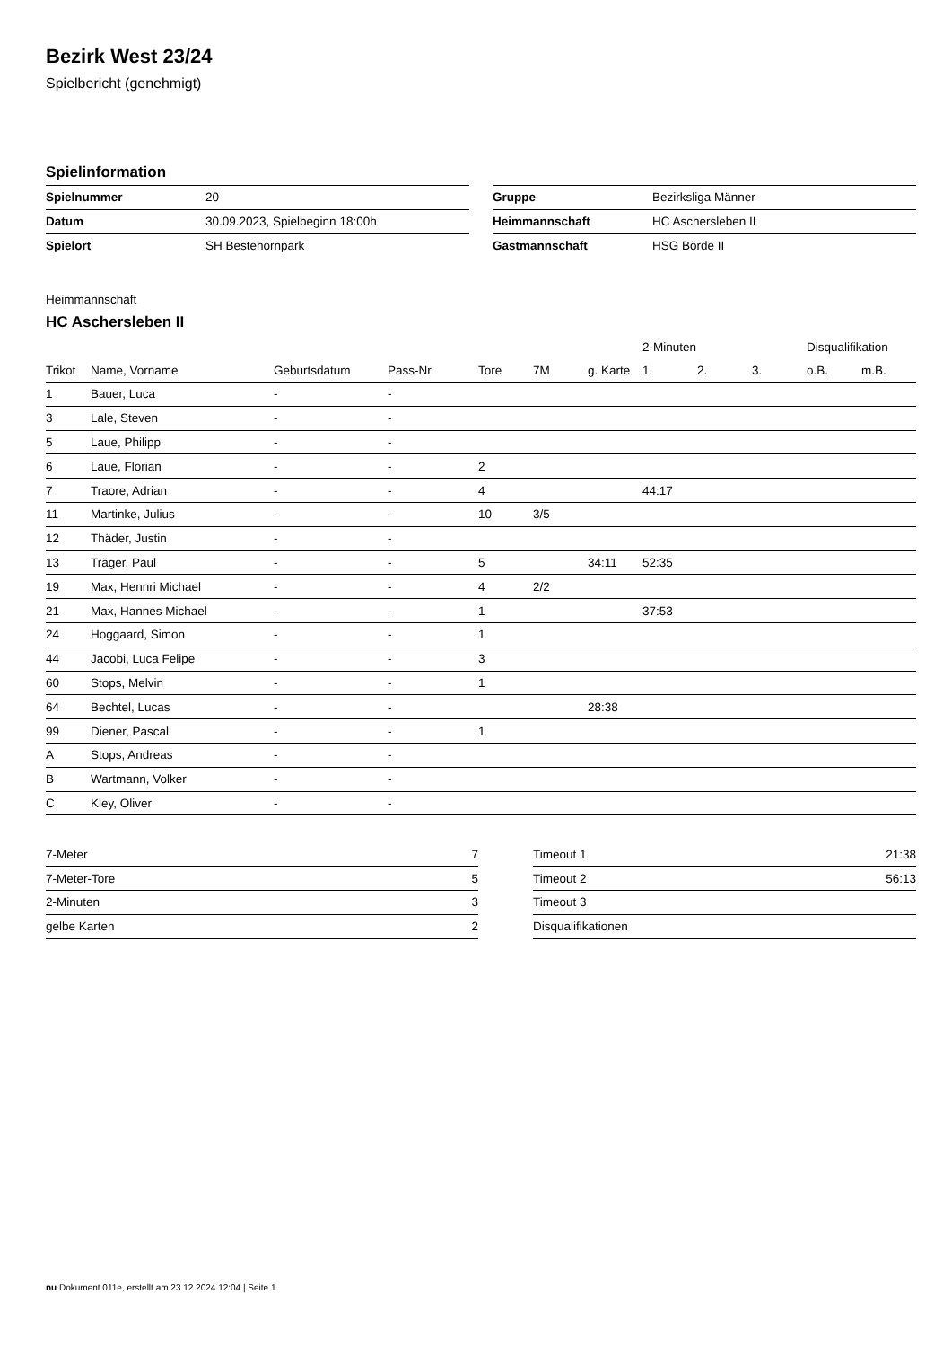Bezirk West 23/24
Spielbericht (genehmigt)
Spielinformation
| Spielnummer | 20 |
| Datum | 30.09.2023, Spielbeginn 18:00h |
| Spielort | SH Bestehornpark |
| Gruppe | Bezirksliga Männer |
| Heimmannschaft | HC Aschersleben II |
| Gastmannschaft | HSG Börde II |
Heimmannschaft
HC Aschersleben II
| | | | | | | | 2-Minuten | | | Disqualifikation | |
| --- | --- | --- | --- | --- | --- | --- | --- | --- | --- | --- | --- |
| Trikot | Name, Vorname | Geburtsdatum | Pass-Nr | Tore | 7M | g. Karte | 1. | 2. | 3. | o.B. | m.B. |
| 1 | Bauer, Luca | - | - | | | | | | | | |
| 3 | Lale, Steven | - | - | | | | | | | | |
| 5 | Laue, Philipp | - | - | | | | | | | | |
| 6 | Laue, Florian | - | - | 2 | | | | | | | |
| 7 | Traore, Adrian | - | - | 4 | | | 44:17 | | | | |
| 11 | Martinke, Julius | - | - | 10 | 3/5 | | | | | | |
| 12 | Thäder, Justin | - | - | | | | | | | | |
| 13 | Träger, Paul | - | - | 5 | | 34:11 | 52:35 | | | | |
| 19 | Max, Hennri Michael | - | - | 4 | 2/2 | | | | | | |
| 21 | Max, Hannes Michael | - | - | 1 | | | 37:53 | | | | |
| 24 | Hoggaard, Simon | - | - | 1 | | | | | | | |
| 44 | Jacobi, Luca Felipe | - | - | 3 | | | | | | | |
| 60 | Stops, Melvin | - | - | 1 | | | | | | | |
| 64 | Bechtel, Lucas | - | - | | | 28:38 | | | | | |
| 99 | Diener, Pascal | - | - | 1 | | | | | | | |
| A | Stops, Andreas | - | - | | | | | | | | |
| B | Wartmann, Volker | - | - | | | | | | | | |
| C | Kley, Oliver | - | - | | | | | | | | |
| 7-Meter | 7 |
| 7-Meter-Tore | 5 |
| 2-Minuten | 3 |
| gelbe Karten | 2 |
| Timeout 1 | 21:38 |
| Timeout 2 | 56:13 |
| Timeout 3 | |
| Disqualifikationen | |
nu.Dokument 011e, erstellt am 23.12.2024 12:04 | Seite 1